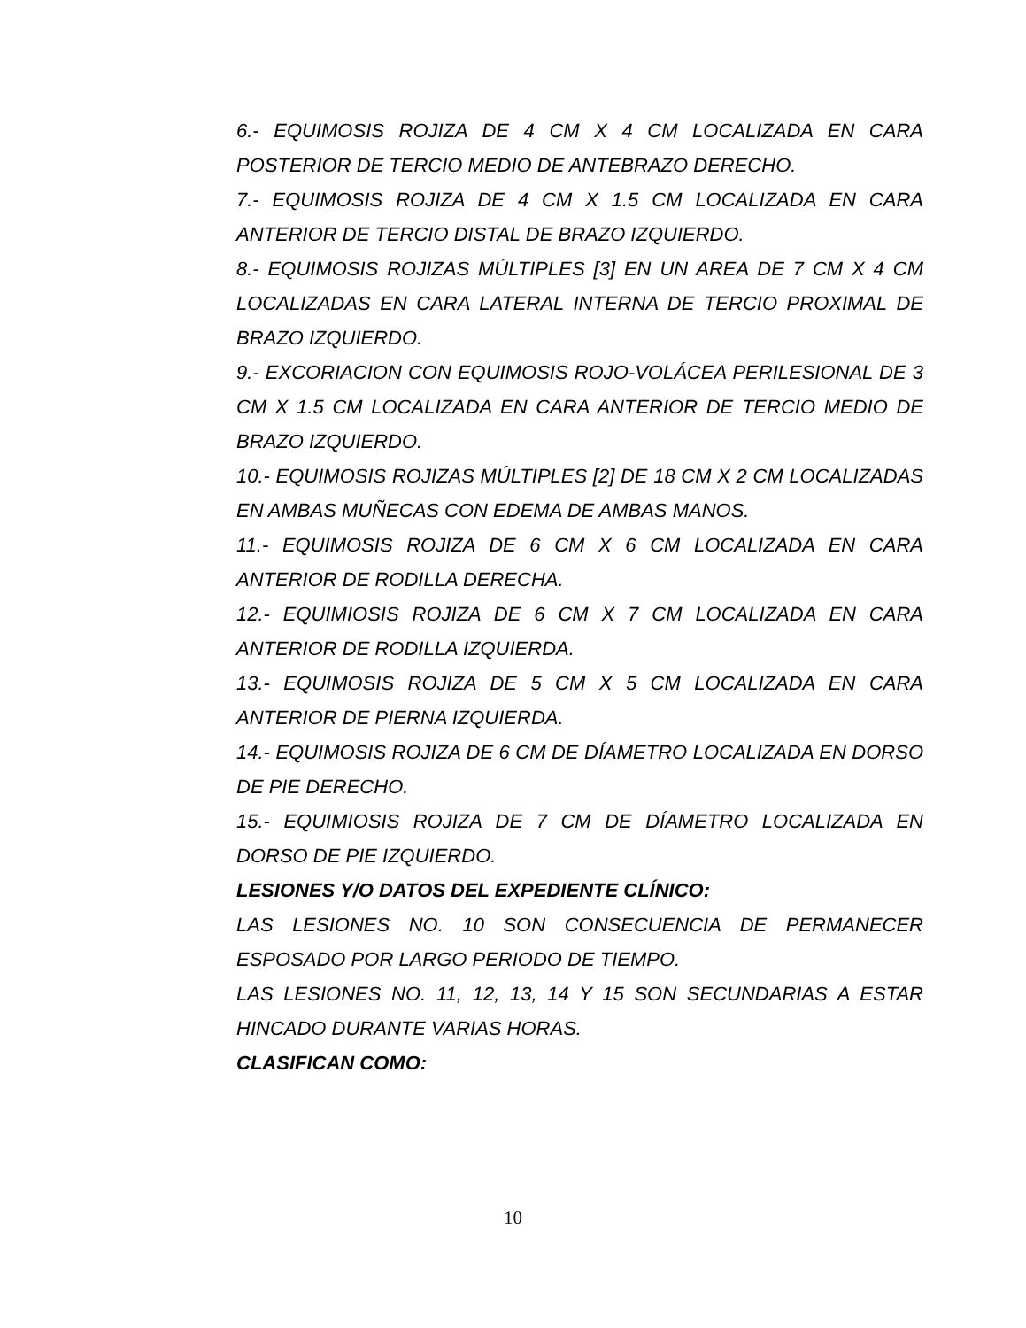6.- EQUIMOSIS ROJIZA DE 4 CM X 4 CM LOCALIZADA EN CARA POSTERIOR DE TERCIO MEDIO DE ANTEBRAZO DERECHO.
7.- EQUIMOSIS ROJIZA DE 4 CM X 1.5 CM LOCALIZADA EN CARA ANTERIOR DE TERCIO DISTAL DE BRAZO IZQUIERDO.
8.- EQUIMOSIS ROJIZAS MÚLTIPLES [3] EN UN AREA DE 7 CM X 4 CM LOCALIZADAS EN CARA LATERAL INTERNA DE TERCIO PROXIMAL DE BRAZO IZQUIERDO.
9.- EXCORIACION CON EQUIMOSIS ROJO-VOLÁCEA PERILESIONAL DE 3 CM X 1.5 CM LOCALIZADA EN CARA ANTERIOR DE TERCIO MEDIO DE BRAZO IZQUIERDO.
10.- EQUIMOSIS ROJIZAS MÚLTIPLES [2] DE 18 CM X 2 CM LOCALIZADAS EN AMBAS MUÑECAS CON EDEMA DE AMBAS MANOS.
11.- EQUIMOSIS ROJIZA DE 6 CM X 6 CM LOCALIZADA EN CARA ANTERIOR DE RODILLA DERECHA.
12.- EQUIMIOSIS ROJIZA DE 6 CM X 7 CM LOCALIZADA EN CARA ANTERIOR DE RODILLA IZQUIERDA.
13.- EQUIMOSIS ROJIZA DE 5 CM X 5 CM LOCALIZADA EN CARA ANTERIOR DE PIERNA IZQUIERDA.
14.- EQUIMOSIS ROJIZA DE 6 CM DE DÍAMETRO LOCALIZADA EN DORSO DE PIE DERECHO.
15.- EQUIMIOSIS ROJIZA DE 7 CM DE DÍAMETRO LOCALIZADA EN DORSO DE PIE IZQUIERDO.
LESIONES Y/O DATOS DEL EXPEDIENTE CLÍNICO:
LAS LESIONES NO. 10 SON CONSECUENCIA DE PERMANECER ESPOSADO POR LARGO PERIODO DE TIEMPO.
LAS LESIONES NO. 11, 12, 13, 14 Y 15 SON SECUNDARIAS A ESTAR HINCADO DURANTE VARIAS HORAS.
CLASIFICAN COMO:
10